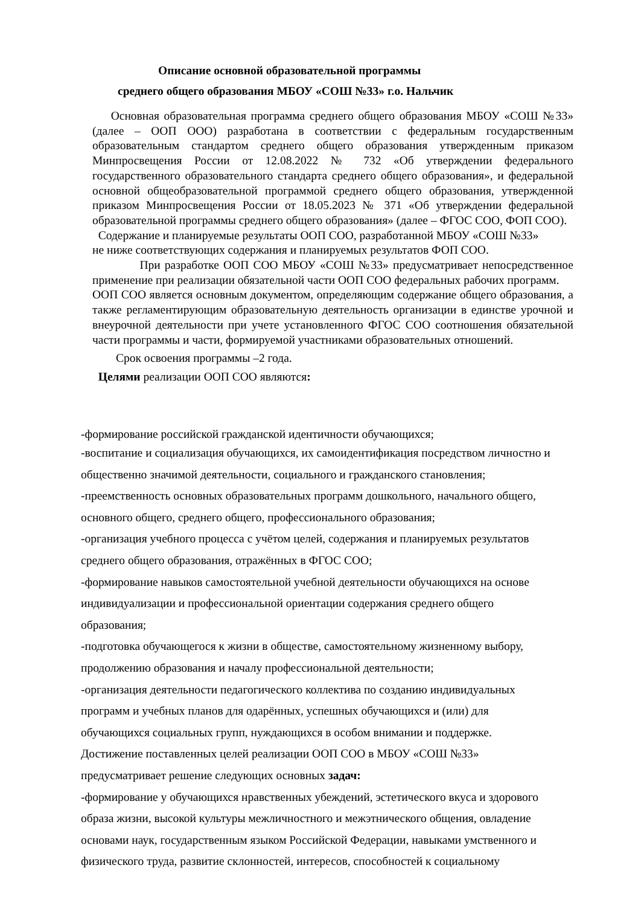Описание основной образовательной программы
среднего общего образования МБОУ «СОШ №33» г.о. Нальчик
Основная образовательная программа среднего общего образования МБОУ «СОШ №33» (далее – ООП ООО) разработана в соответствии с федеральным государственным образовательным стандартом среднего общего образования утвержденным приказом Минпросвещения России от 12.08.2022 № 732 «Об утверждении федерального государственного образовательного стандарта среднего общего образования», и федеральной основной общеобразовательной программой среднего общего образования, утвержденной приказом Минпросвещения России от 18.05.2023 № 371 «Об утверждении федеральной образовательной программы среднего общего образования» (далее – ФГОС СОО, ФОП СОО).
Содержание и планируемые результаты ООП СОО, разработанной МБОУ «СОШ №33»
не ниже соответствующих содержания и планируемых результатов ФОП СОО.
При разработке ООП СОО МБОУ «СОШ №33» предусматривает непосредственное применение при реализации обязательной части ООП СОО федеральных рабочих программ.
ООП СОО является основным документом, определяющим содержание общего образования, а также регламентирующим образовательную деятельность организации в единстве урочной и внеурочной деятельности при учете установленного ФГОС СОО соотношения обязательной части программы и части, формируемой участниками образовательных отношений.
Срок освоения программы –2 года.
Целями реализации ООП СОО являются:
-формирование российской гражданской идентичности обучающихся;
-воспитание и социализация обучающихся, их самоидентификация посредством личностно и общественно значимой деятельности, социального и гражданского становления;
-преемственность основных образовательных программ дошкольного, начального общего,
основного общего, среднего общего, профессионального образования;
-организация учебного процесса с учётом целей, содержания и планируемых результатов
среднего общего образования, отражённых в ФГОС СОО;
-формирование навыков самостоятельной учебной деятельности обучающихся на основе
индивидуализации и профессиональной ориентации содержания среднего общего
образования;
-подготовка обучающегося к жизни в обществе, самостоятельному жизненному выбору,
продолжению образования и началу профессиональной деятельности;
-организация деятельности педагогического коллектива по созданию индивидуальных
программ и учебных планов для одарённых, успешных обучающихся и (или) для
обучающихся социальных групп, нуждающихся в особом внимании и поддержке.
Достижение поставленных целей реализации ООП СОО в МБОУ «СОШ №33»
предусматривает решение следующих основных задач:
-формирование у обучающихся нравственных убеждений, эстетического вкуса и здорового
образа жизни, высокой культуры межличностного и межэтнического общения, овладение
основами наук, государственным языком Российской Федерации, навыками умственного и
физического труда, развитие склонностей, интересов, способностей к социальному